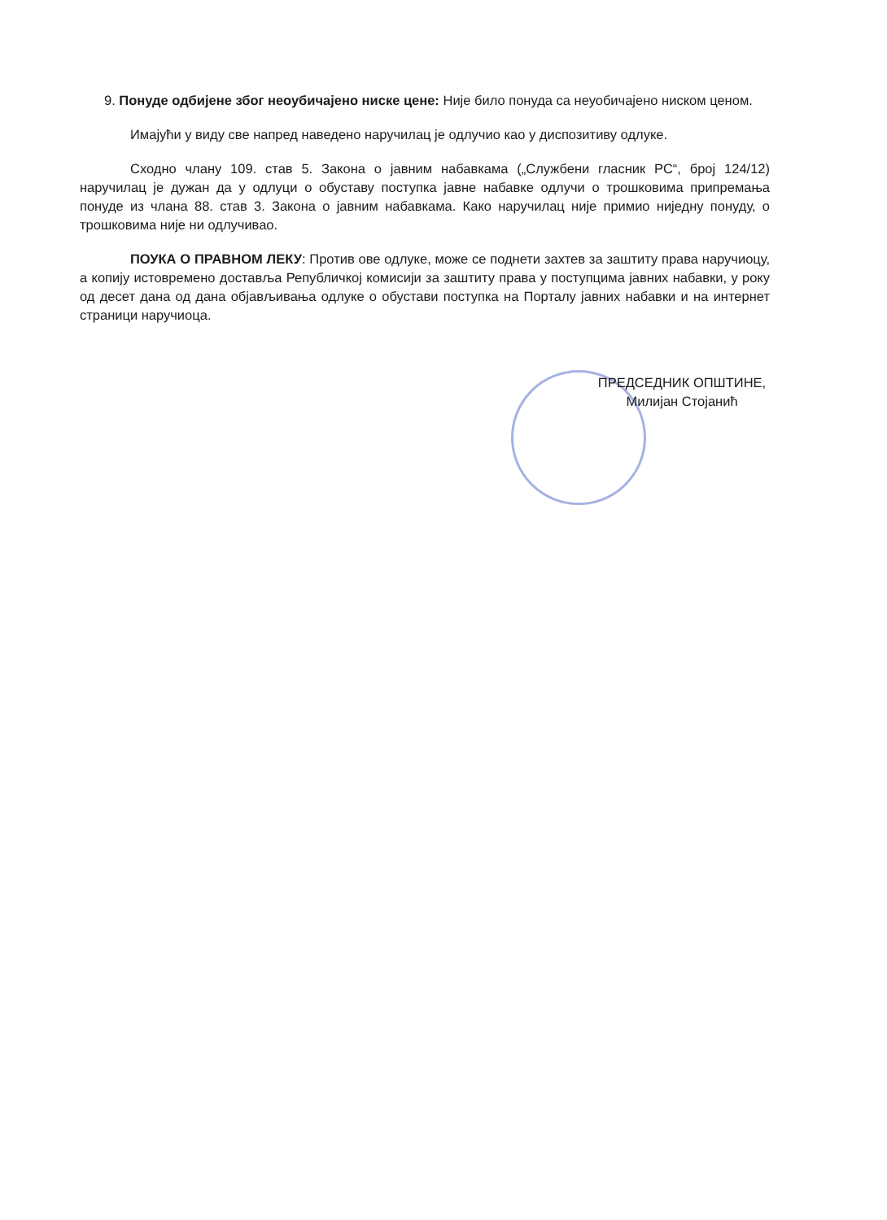9. Понуде одбијене због неоубичајено ниске цене: Није било понуда са неуобичајено ниском ценом.
Имајући у виду све напред наведено наручилац је одлучио као у диспозитиву одлуке.
Сходно члану 109. став 5. Закона о јавним набавкама („Службени гласник РС“, број 124/12) наручилац је дужан да у одлуци о обуставу поступка јавне набавке одлучи о трошковима припремања понуде из члана 88. став 3. Закона о јавним набавкама. Како наручилац није примио ниједну понуду, о трошковима није ни одлучивао.
ПОУКА О ПРАВНОМ ЛЕКУ: Против ове одлуке, може се поднети захтев за заштиту права наручиоцу, а копију истовремено доставља Републичкој комисији за заштиту права у поступцима јавних набавки, у року од десет дана од дана објављивања одлуке о обустави поступка на Порталу јавних набавки и на интернет страници наручиоца.
ПРЕДСЕДНИК ОПШТИНЕ,
Милијан Стојанић